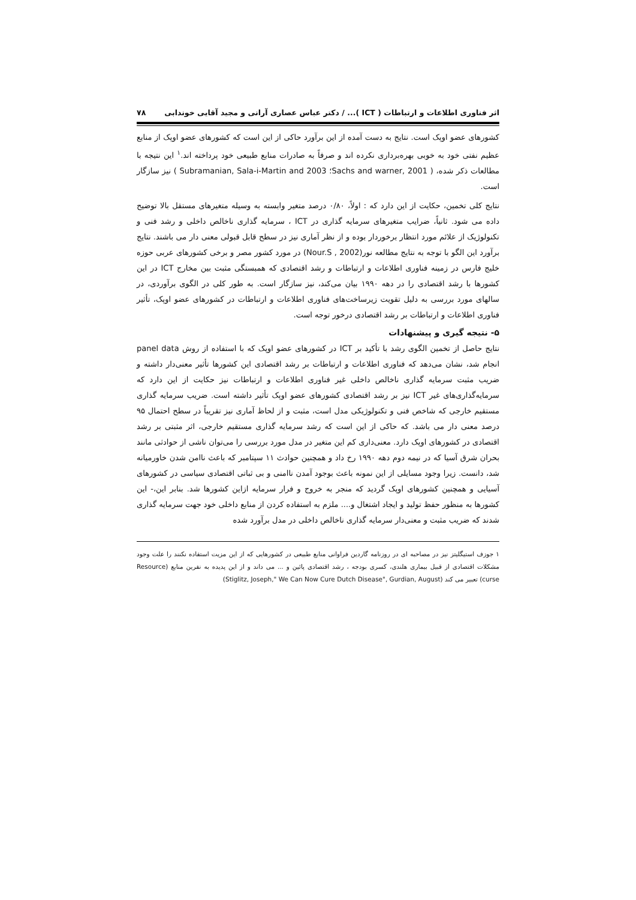اثر فناوری اطلاعات و ارتباطات ( ICT )... / دکتر عباس عصاری آرانی و مجید آقایی خوندابی ۷۸
کشورهای عضو اوپک است. نتایج به دست آمده از این برآورد حاکی از این است که کشورهای عضو اوپک از منابع عظیم نفتی خود به خوبی بهره‌برداری نکرده اند و صرفاً به صادرات منابع طبیعی خود پرداخته اند.<sup>۱</sup> این نتیجه با مطالعات ذکر شده، ( Sachs and warner, 2001؛ Subramanian, Sala-i-Martin and 2003 ) نیز سازگار است.
نتایج کلی تخمین، حکایت از این دارد که : اولاً، ۰/۸۰ درصد متغیر وابسته به وسیله متغیرهای مستقل بالا توضیح داده می شود. ثانیاً، ضرایب متغیرهای سرمایه گذاری در ICT ، سرمایه گذاری ناخالص داخلی و رشد فنی و تکنولوژیک از علائم مورد انتظار برخوردار بوده و از نظر آماری نیز در سطح قابل قبولی معنی دار می باشند. نتایج برآورد این الگو با توجه به نتایج مطالعه نور(Nour.S , 2002) در مورد کشور مصر و برخی کشورهای عربی حوزه خلیج فارس در زمینه فناوری اطلاعات و ارتباطات و رشد اقتصادی که همبستگی مثبت بین مخارج ICT در این کشورها با رشد اقتصادی را در دهه ۱۹۹۰ بیان می‌کند، نیز سازگار است. به طور کلی در الگوی برآوردی، در سالهای مورد بررسی به دلیل تقویت زیرساخت‌های فناوری اطلاعات و ارتباطات در کشورهای عضو اوپک، تأثیر فناوری اطلاعات و ارتباطات بر رشد اقتصادی درخور توجه است.
۵- نتیجه گیری و پیشنهادات
نتایج حاصل از تخمین الگوی رشد با تأکید بر ICT در کشورهای عضو اوپک که با استفاده از روش panel data انجام شد، نشان می‌دهد که فناوری اطلاعات و ارتباطات بر رشد اقتصادی این کشورها تأثیر معنی‌دار داشته و ضریب مثبت سرمایه گذاری ناخالص داخلی غیر فناوری اطلاعات و ارتباطات نیز حکایت از این دارد که سرمایه‌گذاری‌های غیر ICT نیز بر رشد اقتصادی کشورهای عضو اوپک تأثیر داشته است. ضریب سرمایه گذاری مستقیم خارجی که شاخص فنی و تکنولوژیکی مدل است، مثبت و از لحاظ آماری نیز تقریباً در سطح احتمال ۹۵ درصد معنی دار می باشد. که حاکی از این است که رشد سرمایه گذاری مستقیم خارجی، اثر مثبتی بر رشد اقتصادی در کشورهای اوپک دارد. معنی‌داری کم این متغیر در مدل مورد بررسی را می‌توان ناشی از حوادثی مانند بحران شرق آسیا که در نیمه دوم دهه ۱۹۹۰ رخ داد و همچنین حوادث ۱۱ سپتامبر که باعث ناامن شدن خاورمیانه شد، دانست. زیرا وجود مسایلی از این نمونه باعث بوجود آمدن ناامنی و بی ثباتی اقتصادی سیاسی در کشورهای آسیایی و همچنین کشورهای اوپک گردید که منجر به خروج و فرار سرمایه ازاین کشورها شد. بنابر این،- این کشورها به منظور حفظ تولید و ایجاد اشتغال و.... ملزم به استفاده کردن از منابع داخلی خود جهت سرمایه گذاری شدند که ضریب مثبت و معنی‌دار سرمایه گذاری ناخالص داخلی در مدل برآورد شده
۱ جوزف استیگلیتز نیز در مصاحبه ای در روزنامه گاردین فراوانی منابع طبیعی در کشورهایی که از این مزیت استفاده نکنند را علت وجود مشکلات اقتصادی از قبیل بیماری هلندی، کسری بودجه ، رشد اقتصادی پائین و ... می داند و از این پدیده به نفرین منابع (Resource curse) تعبیر می کند (Stiglitz, Joseph," We Can Now Cure Dutch Disease", Gurdian, August)